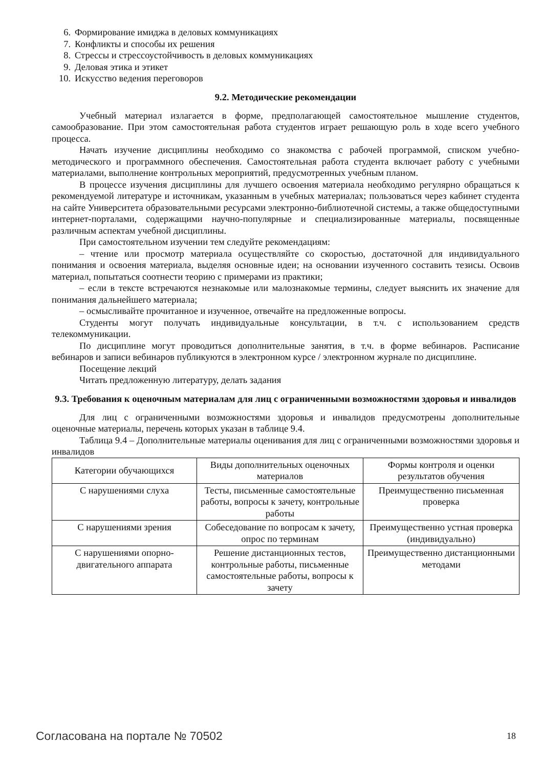6. Формирование имиджа в деловых коммуникациях
7. Конфликты и способы их решения
8. Стрессы и стрессоустойчивость в деловых коммуникациях
9. Деловая этика и этикет
10. Искусство ведения переговоров
9.2. Методические рекомендации
Учебный материал излагается в форме, предполагающей самостоятельное мышление студентов, самообразование. При этом самостоятельная работа студентов играет решающую роль в ходе всего учебного процесса.
Начать изучение дисциплины необходимо со знакомства с рабочей программой, списком учебно-методического и программного обеспечения. Самостоятельная работа студента включает работу с учебными материалами, выполнение контрольных мероприятий, предусмотренных учебным планом.
В процессе изучения дисциплины для лучшего освоения материала необходимо регулярно обращаться к рекомендуемой литературе и источникам, указанным в учебных материалах; пользоваться через кабинет студента на сайте Университета образовательными ресурсами электронно-библиотечной системы, а также общедоступными интернет-порталами, содержащими научно-популярные и специализированные материалы, посвященные различным аспектам учебной дисциплины.
При самостоятельном изучении тем следуйте рекомендациям:
– чтение или просмотр материала осуществляйте со скоростью, достаточной для индивидуального понимания и освоения материала, выделяя основные идеи; на основании изученного составить тезисы. Освоив материал, попытаться соотнести теорию с примерами из практики;
– если в тексте встречаются незнакомые или малознакомые термины, следует выяснить их значение для понимания дальнейшего материала;
– осмысливайте прочитанное и изученное, отвечайте на предложенные вопросы.
Студенты могут получать индивидуальные консультации, в т.ч. с использованием средств телекоммуникации.
По дисциплине могут проводиться дополнительные занятия, в т.ч. в форме вебинаров. Расписание вебинаров и записи вебинаров публикуются в электронном курсе / электронном журнале по дисциплине.
Посещение лекций
Читать предложенную литературу, делать задания
9.3. Требования к оценочным материалам для лиц с ограниченными возможностями здоровья и инвалидов
Для лиц с ограниченными возможностями здоровья и инвалидов предусмотрены дополнительные оценочные материалы, перечень которых указан в таблице 9.4.
Таблица 9.4 – Дополнительные материалы оценивания для лиц с ограниченными возможностями здоровья и инвалидов
| Категории обучающихся | Виды дополнительных оценочных материалов | Формы контроля и оценки результатов обучения |
| С нарушениями слуха | Тесты, письменные самостоятельные работы, вопросы к зачету, контрольные работы | Преимущественно письменная проверка |
| С нарушениями зрения | Собеседование по вопросам к зачету, опрос по терминам | Преимущественно устная проверка (индивидуально) |
| С нарушениями опорно-двигательного аппарата | Решение дистанционных тестов, контрольные работы, письменные самостоятельные работы, вопросы к зачету | Преимущественно дистанционными методами |
Согласована на портале № 70502 18